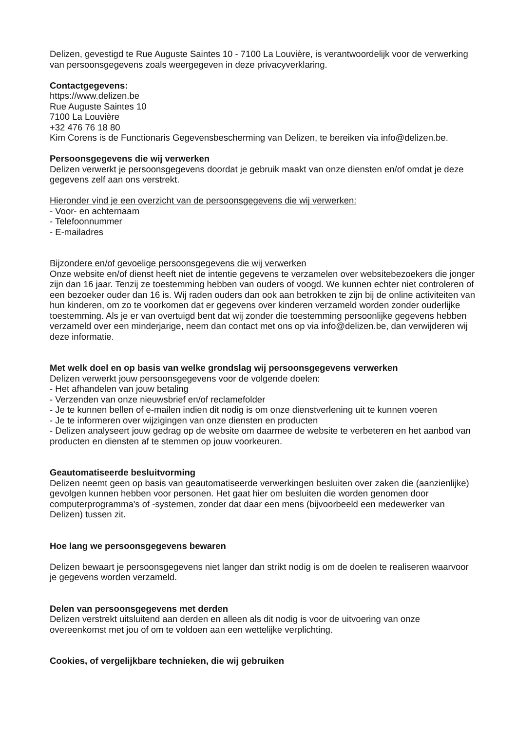Delizen, gevestigd te Rue Auguste Saintes 10 - 7100 La Louvière, is verantwoordelijk voor de verwerking van persoonsgegevens zoals weergegeven in deze privacyverklaring.
Contactgegevens:
https://www.delizen.be
Rue Auguste Saintes 10
7100 La Louvière
+32 476 76 18 80
Kim Corens is de Functionaris Gegevensbescherming van Delizen, te bereiken via info@delizen.be.
Persoonsgegevens die wij verwerken
Delizen verwerkt je persoonsgegevens doordat je gebruik maakt van onze diensten en/of omdat je deze gegevens zelf aan ons verstrekt.
Hieronder vind je een overzicht van de persoonsgegevens die wij verwerken:
- Voor- en achternaam
- Telefoonnummer
- E-mailadres
Bijzondere en/of gevoelige persoonsgegevens die wij verwerken
Onze website en/of dienst heeft niet de intentie gegevens te verzamelen over websitebezoekers die jonger zijn dan 16 jaar. Tenzij ze toestemming hebben van ouders of voogd. We kunnen echter niet controleren of een bezoeker ouder dan 16 is. Wij raden ouders dan ook aan betrokken te zijn bij de online activiteiten van hun kinderen, om zo te voorkomen dat er gegevens over kinderen verzameld worden zonder ouderlijke toestemming. Als je er van overtuigd bent dat wij zonder die toestemming persoonlijke gegevens hebben verzameld over een minderjarige, neem dan contact met ons op via info@delizen.be, dan verwijderen wij deze informatie.
Met welk doel en op basis van welke grondslag wij persoonsgegevens verwerken
Delizen verwerkt jouw persoonsgegevens voor de volgende doelen:
- Het afhandelen van jouw betaling
- Verzenden van onze nieuwsbrief en/of reclamefolder
- Je te kunnen bellen of e-mailen indien dit nodig is om onze dienstverlening uit te kunnen voeren
- Je te informeren over wijzigingen van onze diensten en producten
- Delizen analyseert jouw gedrag op de website om daarmee de website te verbeteren en het aanbod van producten en diensten af te stemmen op jouw voorkeuren.
Geautomatiseerde besluitvorming
Delizen neemt geen op basis van geautomatiseerde verwerkingen besluiten over zaken die (aanzienlijke) gevolgen kunnen hebben voor personen. Het gaat hier om besluiten die worden genomen door computerprogramma's of -systemen, zonder dat daar een mens (bijvoorbeeld een medewerker van Delizen) tussen zit.
Hoe lang we persoonsgegevens bewaren
Delizen bewaart je persoonsgegevens niet langer dan strikt nodig is om de doelen te realiseren waarvoor je gegevens worden verzameld.
Delen van persoonsgegevens met derden
Delizen verstrekt uitsluitend aan derden en alleen als dit nodig is voor de uitvoering van onze overeenkomst met jou of om te voldoen aan een wettelijke verplichting.
Cookies, of vergelijkbare technieken, die wij gebruiken